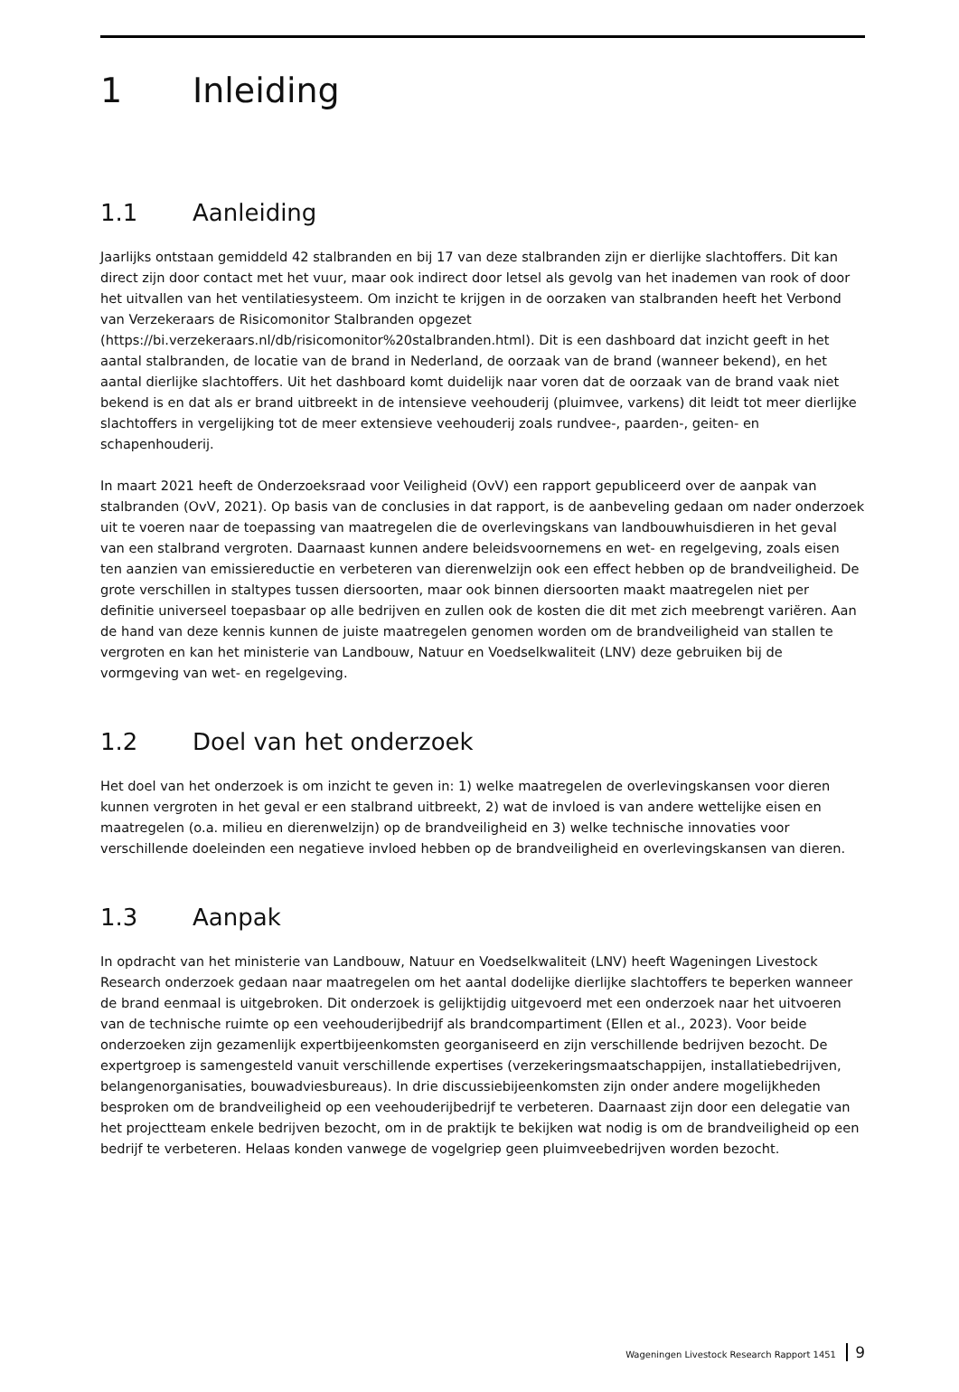1 Inleiding
1.1 Aanleiding
Jaarlijks ontstaan gemiddeld 42 stalbranden en bij 17 van deze stalbranden zijn er dierlijke slachtoffers. Dit kan direct zijn door contact met het vuur, maar ook indirect door letsel als gevolg van het inademen van rook of door het uitvallen van het ventilatiesysteem. Om inzicht te krijgen in de oorzaken van stalbranden heeft het Verbond van Verzekeraars de Risicomonitor Stalbranden opgezet (https://bi.verzekeraars.nl/db/risicomonitor%20stalbranden.html). Dit is een dashboard dat inzicht geeft in het aantal stalbranden, de locatie van de brand in Nederland, de oorzaak van de brand (wanneer bekend), en het aantal dierlijke slachtoffers. Uit het dashboard komt duidelijk naar voren dat de oorzaak van de brand vaak niet bekend is en dat als er brand uitbreekt in de intensieve veehouderij (pluimvee, varkens) dit leidt tot meer dierlijke slachtoffers in vergelijking tot de meer extensieve veehouderij zoals rundvee-, paarden-, geiten- en schapenhouderij.
In maart 2021 heeft de Onderzoeksraad voor Veiligheid (OvV) een rapport gepubliceerd over de aanpak van stalbranden (OvV, 2021). Op basis van de conclusies in dat rapport, is de aanbeveling gedaan om nader onderzoek uit te voeren naar de toepassing van maatregelen die de overlevingskans van landbouwhuisdieren in het geval van een stalbrand vergroten. Daarnaast kunnen andere beleidsvoornemens en wet- en regelgeving, zoals eisen ten aanzien van emissiereductie en verbeteren van dierenwelzijn ook een effect hebben op de brandveiligheid. De grote verschillen in staltypes tussen diersoorten, maar ook binnen diersoorten maakt maatregelen niet per definitie universeel toepasbaar op alle bedrijven en zullen ook de kosten die dit met zich meebrengt variëren. Aan de hand van deze kennis kunnen de juiste maatregelen genomen worden om de brandveiligheid van stallen te vergroten en kan het ministerie van Landbouw, Natuur en Voedselkwaliteit (LNV) deze gebruiken bij de vormgeving van wet- en regelgeving.
1.2 Doel van het onderzoek
Het doel van het onderzoek is om inzicht te geven in: 1) welke maatregelen de overlevingskansen voor dieren kunnen vergroten in het geval er een stalbrand uitbreekt, 2) wat de invloed is van andere wettelijke eisen en maatregelen (o.a. milieu en dierenwelzijn) op de brandveiligheid en 3) welke technische innovaties voor verschillende doeleinden een negatieve invloed hebben op de brandveiligheid en overlevingskansen van dieren.
1.3 Aanpak
In opdracht van het ministerie van Landbouw, Natuur en Voedselkwaliteit (LNV) heeft Wageningen Livestock Research onderzoek gedaan naar maatregelen om het aantal dodelijke dierlijke slachtoffers te beperken wanneer de brand eenmaal is uitgebroken. Dit onderzoek is gelijktijdig uitgevoerd met een onderzoek naar het uitvoeren van de technische ruimte op een veehouderijbedrijf als brandcompartiment (Ellen et al., 2023). Voor beide onderzoeken zijn gezamenlijk expertbijeenkomsten georganiseerd en zijn verschillende bedrijven bezocht. De expertgroep is samengesteld vanuit verschillende expertises (verzekeringsmaatschappijen, installatiebedrijven, belangenorganisaties, bouwadviesbureaus). In drie discussiebijeenkomsten zijn onder andere mogelijkheden besproken om de brandveiligheid op een veehouderijbedrijf te verbeteren. Daarnaast zijn door een delegatie van het projectteam enkele bedrijven bezocht, om in de praktijk te bekijken wat nodig is om de brandveiligheid op een bedrijf te verbeteren. Helaas konden vanwege de vogelgriep geen pluimveebedrijven worden bezocht.
Wageningen Livestock Research Rapport 1451 9